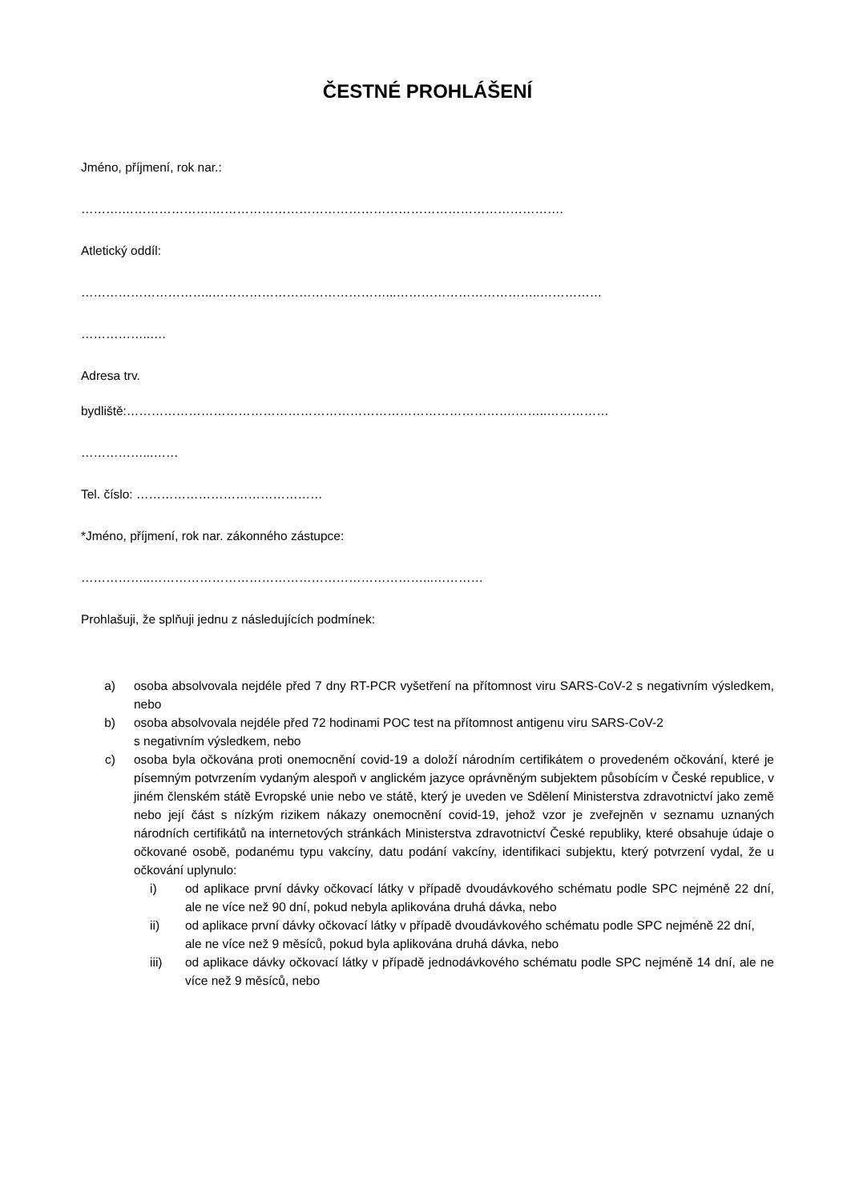ČESTNÉ PROHLÁŠENÍ
Jméno, příjmení, rok nar.:
……….………………….………………………………………………………………………….
Atletický oddíl:
…………………………..……………………………………...……………………………..……………
……………..….
Adresa trv.
bydliště:………………………………………………………………………………….……..……………
……………...……
Tel. číslo: ………………………………………
*Jméno, příjmení, rok nar. zákonného zástupce:
……………..…………………………………………………………...…………
Prohlašuji, že splňuji jednu z následujících podmínek:
a) osoba absolvovala nejdéle před 7 dny RT-PCR vyšetření na přítomnost viru SARS-CoV-2 s negativním výsledkem, nebo
b) osoba absolvovala nejdéle před 72 hodinami POC test na přítomnost antigenu viru SARS-CoV-2
s negativním výsledkem, nebo
c) osoba byla očkována proti onemocnění covid-19 a doloží národním certifikátem o provedeném očkování, které je písemným potvrzením vydaným alespoň v anglickém jazyce oprávněným subjektem působícím v České republice, v jiném členském státě Evropské unie nebo ve státě, který je uveden ve Sdělení Ministerstva zdravotnictví jako země nebo její část s nízkým rizikem nákazy onemocnění covid-19, jehož vzor je zveřejněn v seznamu uznaných národních certifikátů na internetových stránkách Ministerstva zdravotnictví České republiky, které obsahuje údaje o očkované osobě, podanému typu vakcíny, datu podání vakcíny, identifikaci subjektu, který potvrzení vydal, že u očkování uplynulo:
i) od aplikace první dávky očkovací látky v případě dvoudávkového schématu podle SPC nejméně 22 dní, ale ne více než 90 dní, pokud nebyla aplikována druhá dávka, nebo
ii) od aplikace první dávky očkovací látky v případě dvoudávkového schématu podle SPC nejméně 22 dní,
ale ne více než 9 měsíců, pokud byla aplikována druhá dávka, nebo
iii) od aplikace dávky očkovací látky v případě jednodávkového schématu podle SPC nejméně 14 dní, ale ne více než 9 měsíců, nebo